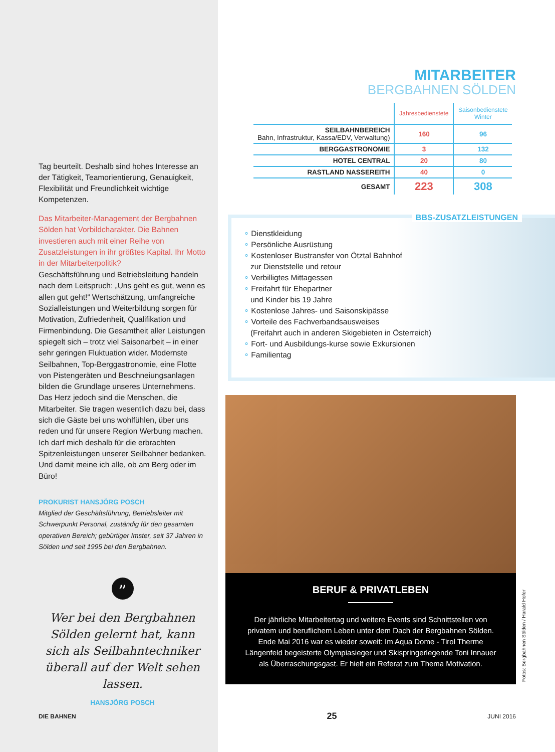Tag beurteilt. Deshalb sind hohes Interesse an der Tätigkeit, Teamorientierung, Genauigkeit, Flexibilität und Freundlichkeit wichtige Kompetenzen.
Das Mitarbeiter-Management der Bergbahnen Sölden hat Vorbildcharakter. Die Bahnen investieren auch mit einer Reihe von Zusatzleistungen in ihr größtes Kapital. Ihr Motto in der Mitarbeiterpolitik?
Geschäftsführung und Betriebsleitung handeln nach dem Leitspruch: „Uns geht es gut, wenn es allen gut geht!“ Wertschätzung, umfangreiche Sozialleistungen und Weiterbildung sorgen für Motivation, Zufriedenheit, Qualifikation und Firmenbindung. Die Gesamtheit aller Leistungen spiegelt sich – trotz viel Saisonarbeit – in einer sehr geringen Fluktuation wider. Modernste Seilbahnen, Top-Berggastronomie, eine Flotte von Pistengeräten und Beschneiungsanlagen bilden die Grundlage unseres Unternehmens. Das Herz jedoch sind die Menschen, die Mitarbeiter. Sie tragen wesentlich dazu bei, dass sich die Gäste bei uns wohlfühlen, über uns reden und für unsere Region Werbung machen. Ich darf mich deshalb für die erbrachten Spitzenleistungen unserer Seilbahner bedanken. Und damit meine ich alle, ob am Berg oder im Büro!
PROKURIST HANSJÖRG POSCH
Mitglied der Geschäftsführung, Betriebsleiter mit Schwerpunkt Personal, zuständig für den gesamten operativen Bereich; gebürtiger Imster, seit 37 Jahren in Sölden und seit 1995 bei den Bergbahnen.
”
Wer bei den Bergbahnen Sölden gelernt hat, kann sich als Seilbahntechniker überall auf der Welt sehen lassen.
HANSJÖRG POSCH
MITARBEITER
BERGBAHNEN SÖLDEN
| | Jahresbedienstete | Saisonbedienstete Winter |
| --- | --- | --- |
| SEILBAHNBEREICH Bahn, Infrastruktur, Kassa/EDV, Verwaltung) | 160 | 96 |
| BERGGASTRONOMIE | 3 | 132 |
| HOTEL CENTRAL | 20 | 80 |
| RASTLAND NASSEREITH | 40 | 0 |
| GESAMT | 223 | 308 |
BBS-ZUSATZLEISTUNGEN
∘ Dienstkleidung
∘ Persönliche Ausrüstung
∘ Kostenloser Bustransfer von Ötztal Bahnhof
zur Dienststelle und retour
∘ Verbilligtes Mittagessen
∘ Freifahrt für Ehepartner
und Kinder bis 19 Jahre
∘ Kostenlose Jahres- und Saisonskipässe
∘ Vorteile des Fachverbandsausweises
(Freifahrt auch in anderen Skigebieten in Österreich)
∘ Fort- und Ausbildungs-kurse sowie Exkursionen
∘ Familientag
BERUF & PRIVATLEBEN
Der jährliche Mitarbeitertag und weitere Events sind Schnittstellen von privatem und beruflichem Leben unter dem Dach der Bergbahnen Sölden. Ende Mai 2016 war es wieder soweit: Im Aqua Dome - Tirol Therme Längenfeld begeisterte Olympiasieger und Skispringerlegende Toni Innauer als Überraschungsgast. Er hielt ein Referat zum Thema Motivation.
Fotos: Bergbahnen Sölden / Harald Hofer
DIE BAHNEN 25 JUNI 2016